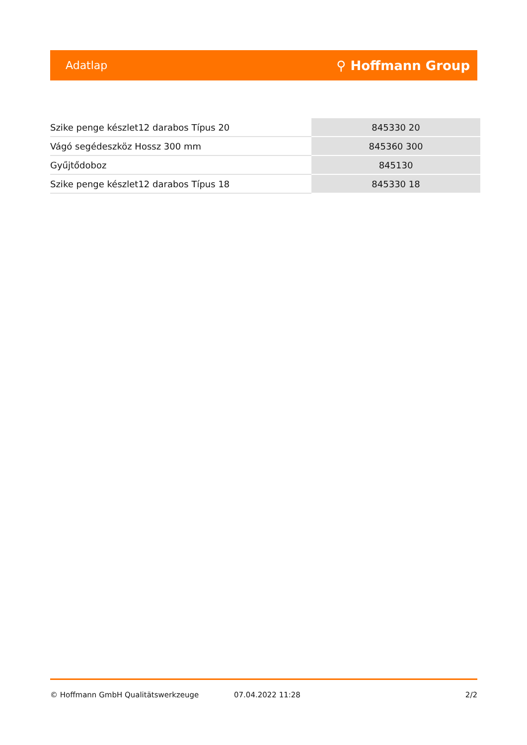Adatlap ⚲ Hoffmann Group
| Szike penge készlet12 darabos Típus 20 | 845330 20 |
| Vágó segédeszköz Hossz 300 mm | 845360 300 |
| Gyűjtődoboz | 845130 |
| Szike penge készlet12 darabos Típus 18 | 845330 18 |
© Hoffmann GmbH Qualitätswerkzeuge 07.04.2022 11:28 2/2